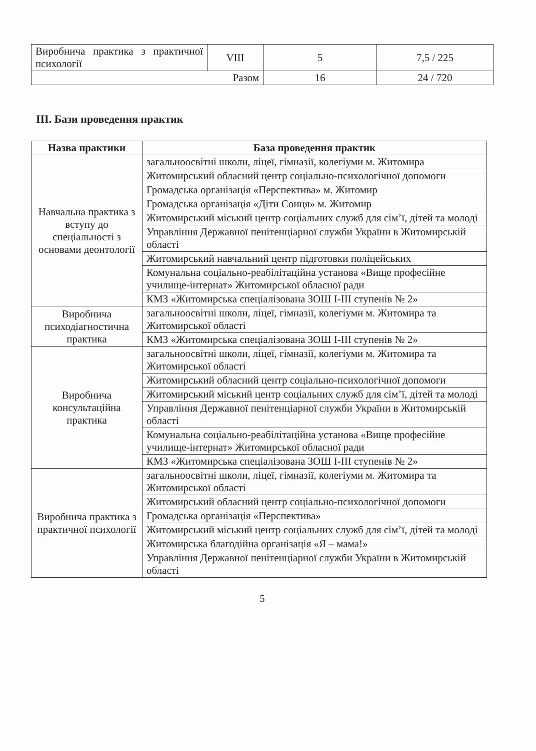| Виробнича практика з практичної психології | VIII | 5 | 7,5 / 225 |
| Разом | | 16 | 24 / 720 |
ІІІ. Бази проведення практик
| Назва практики | База проведення практик |
| --- | --- |
| Навчальна практика з вступу до спеціальності з основами деонтології | загальноосвітні школи, ліцеї, гімназії, колегіуми м. Житомира |
| | Житомирський обласний центр соціально-психологічної допомоги |
| | Громадська організація «Перспектива» м. Житомир |
| | Громадська організація «Діти Сонця» м. Житомир |
| | Житомирський міський центр соціальних служб для сім’ї, дітей та молоді |
| | Управління Державної пенітенціарної служби України в Житомирській області |
| | Житомирський навчальний центр підготовки поліцейських |
| | Комунальна соціально-реабілітаційна установа «Вище професійне училище-інтернат» Житомирської обласної ради |
| | КМЗ «Житомирська спеціалізована ЗОШ І-ІІІ ступенів № 2» |
| Виробнича психодіагностична практика | загальноосвітні школи, ліцеї, гімназії, колегіуми м. Житомира та Житомирської області |
| | КМЗ «Житомирська спеціалізована ЗОШ І-ІІІ ступенів № 2» |
| Виробнича консультаційна практика | загальноосвітні школи, ліцеї, гімназії, колегіуми м. Житомира та Житомирської області |
| | Житомирський обласний центр соціально-психологічної допомоги |
| | Житомирський міський центр соціальних служб для сім’ї, дітей та молоді |
| | Управління Державної пенітенціарної служби України в Житомирській області |
| | Комунальна соціально-реабілітаційна установа «Вище професійне училище-інтернат» Житомирської обласної ради |
| | КМЗ «Житомирська спеціалізована ЗОШ І-ІІІ ступенів № 2» |
| Виробнича практика з практичної психології | загальноосвітні школи, ліцеї, гімназії, колегіуми м. Житомира та Житомирської області |
| | Житомирський обласний центр соціально-психологічної допомоги |
| | Громадська організація «Перспектива» |
| | Житомирський міський центр соціальних служб для сім’ї, дітей та молоді |
| | Житомирська благодійна організація «Я – мама!» |
| | Управління Державної пенітенціарної служби України в Житомирській області |
5